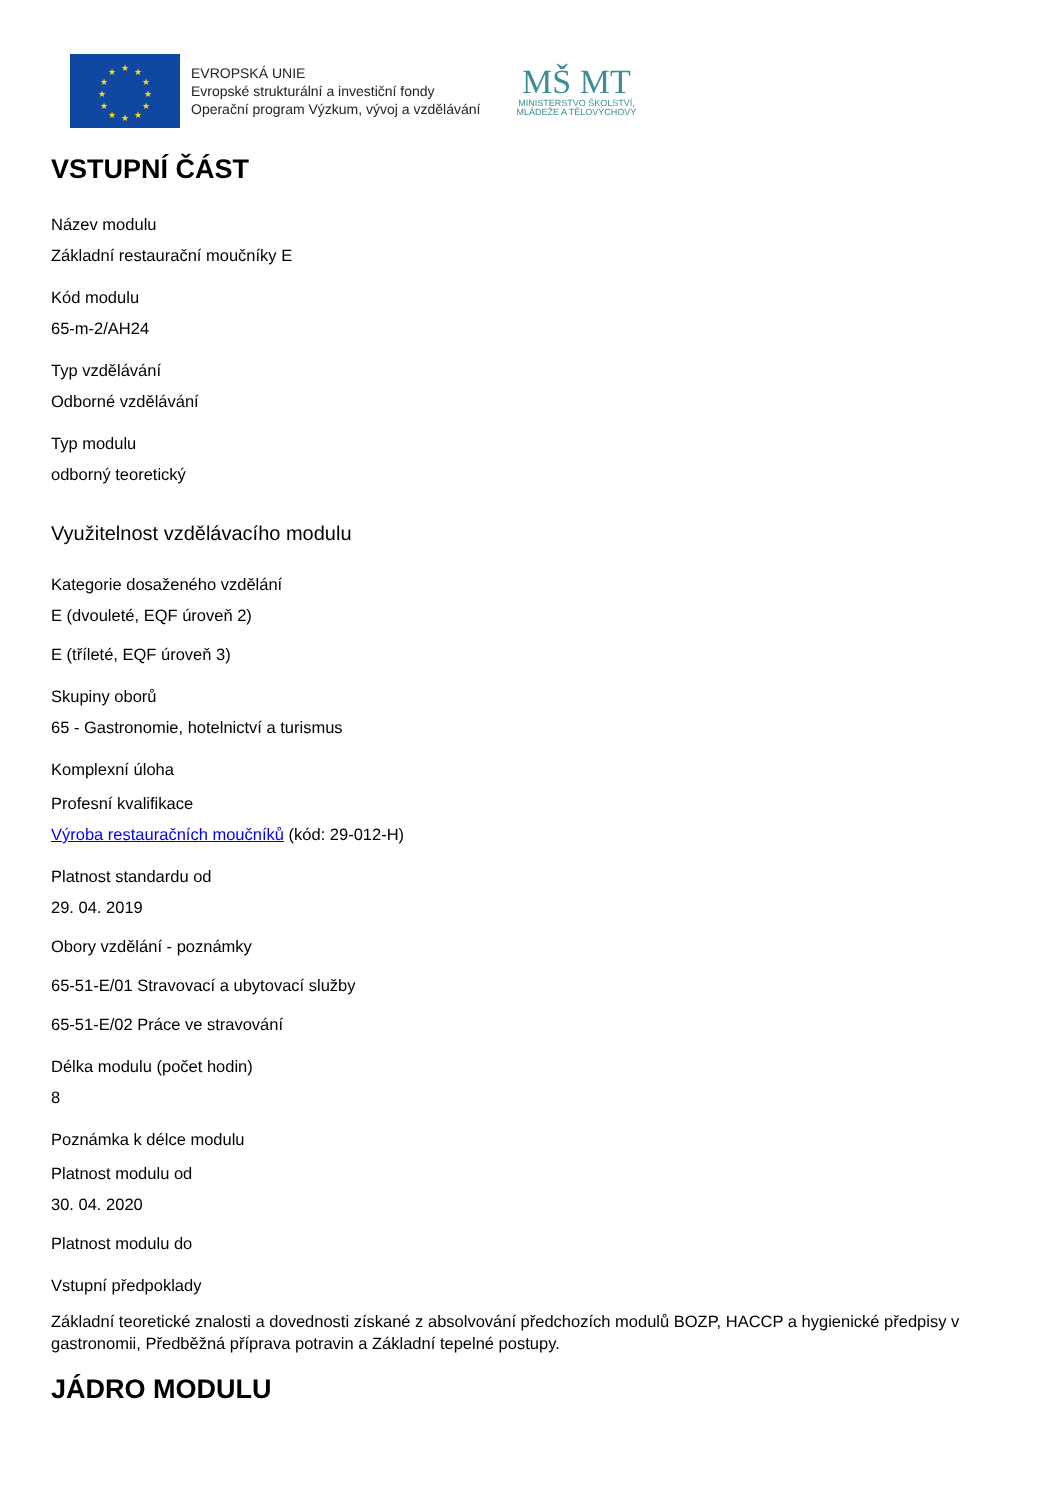★
★
★
★
★
★
★
★
★
★
★
★
EVROPSKÁ UNIE
Evropské strukturální a investiční fondy
Operační program Výzkum, vývoj a vzdělávání
MŠ MT
MINISTERSTVO ŠKOLSTVÍ,
MLÁDEŽE A TĚLOVÝCHOVY
VSTUPNÍ ČÁST
Název modulu
Základní restaurační moučníky E
Kód modulu
65-m-2/AH24
Typ vzdělávání
Odborné vzdělávání
Typ modulu
odborný teoretický
Využitelnost vzdělávacího modulu
Kategorie dosaženého vzdělání
E (dvouleté, EQF úroveň 2)
E (tříleté, EQF úroveň 3)
Skupiny oborů
65 - Gastronomie, hotelnictví a turismus
Komplexní úloha
Profesní kvalifikace
Výroba restauračních moučníků (kód: 29-012-H)
Platnost standardu od
29. 04. 2019
Obory vzdělání - poznámky
65-51-E/01 Stravovací a ubytovací služby
65-51-E/02 Práce ve stravování
Délka modulu (počet hodin)
8
Poznámka k délce modulu
Platnost modulu od
30. 04. 2020
Platnost modulu do
Vstupní předpoklady
Základní teoretické znalosti a dovednosti získané z absolvování předchozích modulů BOZP, HACCP a hygienické předpisy v gastronomii, Předběžná příprava potravin a Základní tepelné postupy.
JÁDRO MODULU